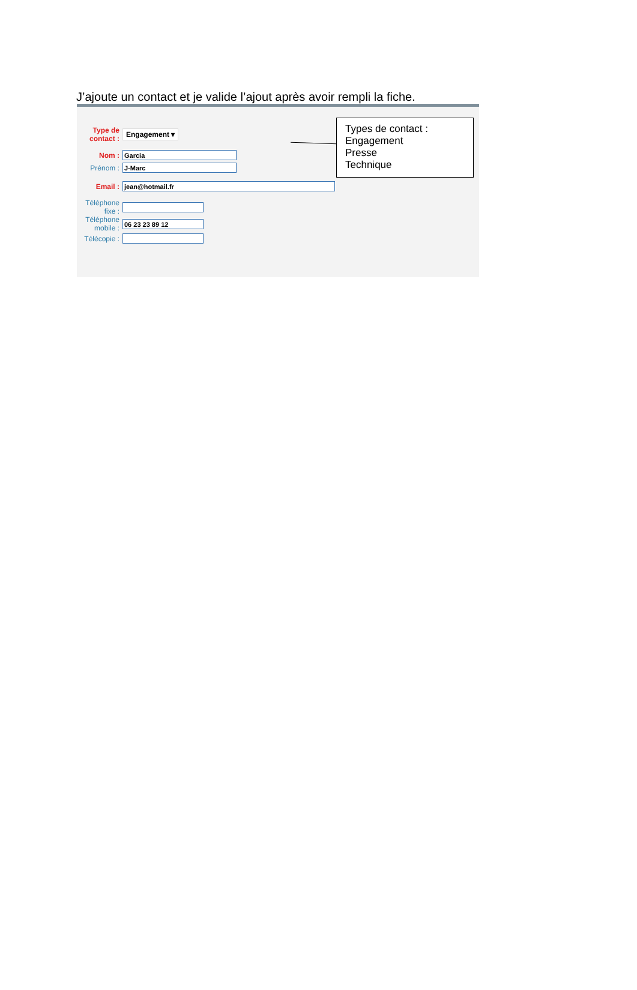J’ajoute un contact et je valide l’ajout après avoir rempli la fiche.
| Type de contact : | Engagement ▾ |
| Nom : | Garcia |
| Prénom : | J-Marc |
| Email : | jean@hotmail.fr |
| Téléphone fixe : | |
| Téléphone mobile : | 06 23 23 89 12 |
| Télécopie : | |
Types de contact :
Engagement
Presse
Technique